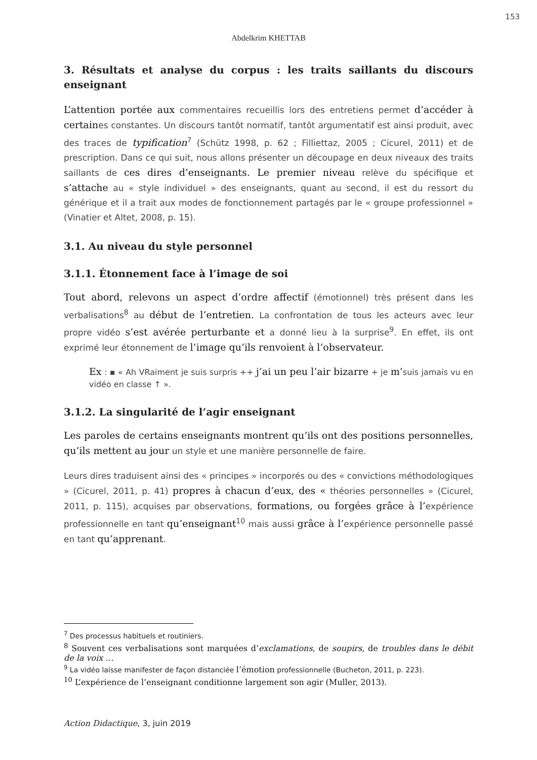153
Abdelkrim KHETTAB
3. Résultats et analyse du corpus : les traits saillants du discours enseignant
L’attention portée aux commentaires recueillis lors des entretiens permet d’accéder à certaines constantes. Un discours tantôt normatif, tantôt argumentatif est ainsi produit, avec des traces de typification<sup>7</sup> (Schütz 1998, p. 62 ; Filliettaz, 2005 ; Cicurel, 2011) et de prescription. Dans ce qui suit, nous allons présenter un découpage en deux niveaux des traits saillants de ces dires d’enseignants. Le premier niveau relève du spécifique et s’attache au « style individuel » des enseignants, quant au second, il est du ressort du générique et il a trait aux modes de fonctionnement partagés par le « groupe professionnel » (Vinatier et Altet, 2008, p. 15).
3.1. Au niveau du style personnel
3.1.1. Étonnement face à l’image de soi
Tout abord, relevons un aspect d’ordre affectif (émotionnel) très présent dans les verbalisations<sup>8</sup> au début de l’entretien. La confrontation de tous les acteurs avec leur propre vidéo s’est avérée perturbante et a donné lieu à la surprise<sup>9</sup>. En effet, ils ont exprimé leur étonnement de l’image qu’ils renvoient à l’observateur.
Ex : ▪ « Ah VRaiment je suis surpris ++ j’ai un peu l’air bizarre + je m’suis jamais vu en vidéo en classe ↑ ».
3.1.2. La singularité de l’agir enseignant
Les paroles de certains enseignants montrent qu’ils ont des positions personnelles, qu’ils mettent au jour un style et une manière personnelle de faire.
Leurs dires traduisent ainsi des « principes » incorporés ou des « convictions méthodologiques » (Cicurel, 2011, p. 41) propres à chacun d’eux, des « théories personnelles » (Cicurel, 2011, p. 115), acquises par observations, formations, ou forgées grâce à l’expérience professionnelle en tant qu’enseignant<sup>10</sup> mais aussi grâce à l’expérience personnelle passé en tant qu’apprenant.
<sup>7</sup> Des processus habituels et routiniers.
<sup>8</sup> Souvent ces verbalisations sont marquées d’exclamations, de soupirs, de troubles dans le débit de la voix …
<sup>9</sup> La vidéo laisse manifester de façon distanciée l’émotion professionnelle (Bucheton, 2011, p. 223).
<sup>10</sup> L’expérience de l’enseignant conditionne largement son agir (Muller, 2013).
Action Didactique, 3, juin 2019